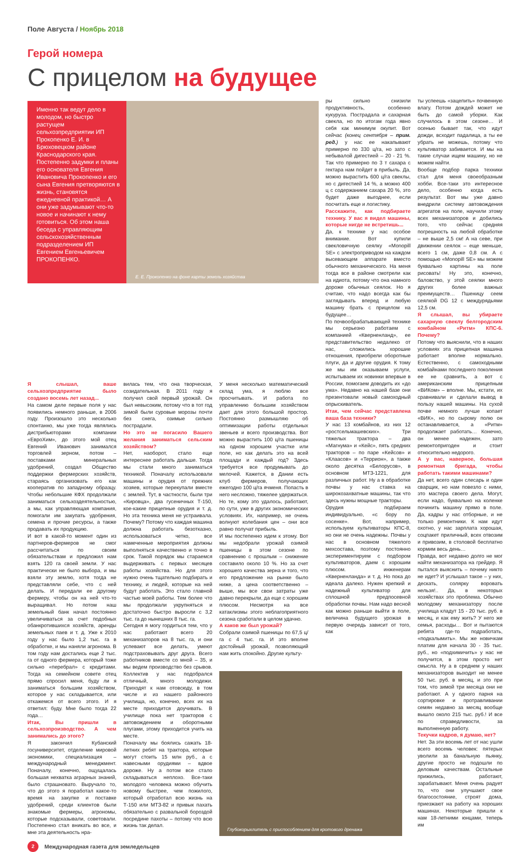Поле Августа / Ноябрь 2018
Герой номера
С прицелом на будущее
Именно так ведут дело в молодом, но быстро растущем сельхозпредприятии ИП Прокопенко Е. И. в Брюховецком районе Краснодарского края. Постепенно задумки и планы его основателя Евгения Ивановича Прокопенко и его сына Евгения претворяются в жизнь, становятся ежедневной практикой… А они уже задумывают что-то новое и начинают к нему готовиться. Об этом наша беседа с управляющим сельскохозяйственным подразделением ИП Евгением Евгеньевичем ПРОКОПЕНКО.
Е. Е. Прокопенко на фоне карты земель хозяйства
ры сильно снизили продуктивность, особенно кукуруза. Пострадала и сахарная свекла, но по итогам года явно себя как минимум окупит. Вот сейчас (конец сентября – прим. ред.) у нас ее накапывают примерно по 330 ц/га, но зато с небывалой дигестией – 20 - 21 %. Так что примерно по 3 т сахара с гектара нам пойдет в прибыль. Да, можно вырастить 600 ц/га свеклы, но с дигестией 14 %, а можно 400 ц с содержанием сахара 20 %, это будет даже выгоднее, если посчитать еще и логистику.
Расскажите, как подбираете технику. У вас я видел машины, которые нигде не встретишь...
Да, к технике у нас особое внимание. Вот купили свекловичную сеялку «Monopill SE» с электроприводом на каждом высевающем аппарате вместо обычного механического. На меня тогда все в районе смотрели как на идиота, потому что она намного дороже обычных сеялок. Но я считаю, что надо всегда как бы заглядывать вперед и любую машину брать с прицелом на будущее…
По почвообрабатывающей технике мы серьезно работаем с компанией «Кверненланд», ее представительство недалеко от нас, сложились хорошие отношения, приобрели оборотные плуги, да и другие орудия. К тому же мы им оказываем услуги, испытываем их новинки впервые в России, помогаем доводить их «до ума». Недавно на нашей базе они презентовали новый самоходный опрыскиватель.
Итак, чем сейчас представлена ваша база техники?
У нас 13 комбайнов, из них 12 «ростсельмашевских». Три тяжелых трактора – два «Магнума» и «Кейс», пять средних тракторов – по паре «Кейсов» и «Клаасов» и «Террион», а также около десятка «Белорусов», в основном МТЗ-1221, для различных работ. Ну а в обработке почвы у нас ставка на широкозахватные машины, так что здесь нужны мощные тракторы.
Орудия подбираем индивидуально, «с бору по сосенке». Вот, например, используем культиваторы КПС-8, но они не очень надежны. Почвы у нас в основном тяжелого мехсостава, поэтому постоянно экспериментируем с подбором культиваторов, даем с хорошим плюсом. инженерам «Кверненланда» и т. д. Но пока до идеала далеко. Нужен крепкий и надежный культиватор для сплошной предпосевной обработки почвы. Нам надо весной как можно раньше выйти в поле, величина будущего урожая в первую очередь зависит от того, как
ты успеешь «зацепить» почвенную влагу. Потом дождей может не быть до самой уборки. Как случилось в этом сезоне… И осенью бывает так, что идут дожди, всходит падалица, а ты ее убрать не можешь, потому что культиватор забивается. И мы на такие случаи ищем машину, но не можем найти.
Вообще подбор парка техники стал для меня своеобразным хобби. Все-таки это интересное дело, особенно когда есть результат. Вот мы уже давно внедрили систему автовождения агрегатов на поле, научили этому всех механизаторов и добились того, что сейчас средняя погрешность на любой обработке – не выше 2,5 см! А на севе, при движении сеялок – еще меньше, всего 1 см, даже 0,8 см. А с помощью «Monopill SE» мы можем буквально картины на поле рисовать! Ну это, конечно, баловство, у этой сеялки много других более важных преимуществ… Пшеницу сеем сеялкой DG 12 с междурядьями 12,5 см.
Я слышал, вы убираете сахарную свеклу белгородским комбайном «Ритм» КПС-6. Почему?
Потому что выяснили, что в наших условиях эта прицепная машина работает вполне нормально. Естественно, с самоходными комбайнами последнего поколения ее не сравнить, а вот с американским прицепным «ВИКом» – вполне. Мы, кстати, их сравнивали и сделали вывод в пользу нашей машины. На сухой почве немного лучше копает «ВИК», но по сырому полю он останавливается, а «Ритм» продолжает работать… Конечно, он менее надежен, зато ремонтопригоден и стоит относительно недорого.
А у вас, наверное, большая ремонтная бригада, чтобы работать такими машинами?
Да нет, всего один слесарь и один сварщик, но нам повезло с ними, это мастера своего дела. Могут, если надо, буквально на коленке починить машину прямо в поле. Да, кадры у нас отборные, и не только ремонтники. К нам идут охотно, у нас зарплата хорошая, соцпакет приличный, всех отвозим и привозим, в столовой бесплатно кормим весь день…
Правда, вот недавно долго не мог найти механизатора на грейдер. Я пытался выяснить – почему никто не идет? И услышал такое – у них, дескать, солярку воровать нельзя!.. Да, в некоторых хозяйствах это проблема. Обычно молодому механизатору после училища кладут 15 - 20 тыс. руб. в месяц, и как ему жить? У него же семья, расходы… Вот и пытаются ребята где-то подработать, «подкалымить». Мы же новичкам платим для начала 30 - 35 тыс. руб., но «подхимичить» у нас не получится, в этом просто нет смысла. Ну а в среднем у наших механизаторов выходит не менее 50 тыс. руб. в месяц, и это при том, что зимой три месяца они не работают. А у одного парня на сортировке и протравливании семян недавно за месяц вообще вышло около 215 тыс. руб.! И все по справедливости, за выполненную работу.
Текучки кадров, я думаю, нет?
Нет. За эти восемь лет от нас ушли всего восемь человек: пятерых уволили за банальную пьянку, другие просто не подошли по деловым качествам. Остальные прижились, работают, зарабатывают. Меня очень радует то, что они улучшают свое благосостояние, строят дома, приезжают на работу на хороших машинах. Некоторые пришли к нам 18-летними юнцами, теперь им
Я слышал, ваше сельхозпредприятие было создано восемь лет назад...
На самом деле первые поля у нас появились немного раньше, в 2006 году. Произошло это несколько спонтанно, мы уже тогда являлись дистрибьюторами компании «ЕвроХим», до этого мой отец Евгений Иванович занимался торговлей зерном, потом – поставками минеральных удобрений, создал Общество поддержки фермерских хозяйств, стараясь организовать его как кооператив по западному образцу. Чтобы небольшие КФХ продолжали заниматься сельхоздеятельностью, а мы, как управляющая компания, помогали им закупать удобрения, семена и прочие ресурсы, а также продавать их продукцию.
И вот в какой-то момент один из партнеров-фермеров не смог рассчитаться по своим обязательствам и предложил нам взять 120 га своей земли. У нас практически не было выбора, и мы взяли эту землю, хотя тогда не представляли себе, что с ней делать. И передали ее другому фермеру, чтобы он на ней что-то выращивал. Но потом наш земельный банк начал постоянно увеличиваться за счет подобных обанкротившихся хозяйств, аренды земельных паев и т. д. Уже к 2010 году у нас было 1,2 тыс. га в обработке, и мы наняли агронома. В том году нам достались еще 2 тыс. га от одного фермера, который тоже сильно «перебрал» с кредитами. Тогда на семейном совете отец прямо спросил меня, буду ли я заниматься большим хозяйством, которое у нас складывается, или откажемся от всего этого. И я ответил: буду. Мне было тогда 22 года…
Итак, Вы пришли в сельхозпроизводство. А чем занимались до этого?
Я закончил Кубанский госуниверситет, отделение мировой экономики, специализация – международный менеджмент. Поначалу, конечно, ощущалась большая нехватка аграрных знаний, было страшновато. Выручало то, что до этого я поработал какое-то время на закупке и поставке удобрений, среди клиентов были знакомые фермеры, агрономы, которые подсказывали, советовали. Постепенно стал вникать во все, и мне эта деятельность нра-
вилась тем, что она творческая, созидательная. В 2011 году я получил свой первый урожай. Он был невысоким, потому что в тот год зимой были суровые морозы почти без снега, озимые сильно пострадали.
Но это не погасило Вашего желания заниматься сельским хозяйством?
Нет, наоборот, стало еще интереснее работать дальше. Тогда мы стали много заниматься техникой. Поначалу использовали машины и орудия от прежних хозяев, которые перекупали вместе с землей. Тут, в частности, были три «Кировца», два гусеничных Т-150, кое-какие прицепные орудия и т. д. Но эта техника меня не устраивала. Почему? Потому что каждая машина должна работать безотказно, использоваться четко, все намеченные мероприятия должны выполняться качественно и точно в срок. Такой порядок мы стараемся выдерживать с первых месяцев работы хозяйства. Но для этого нужно очень тщательно подбирать и технику, и людей, которые на ней будут работать. Это стало главной частью моей работы. Тем более что мы продолжали укрупняться и достаточно быстро выросли с 3,2 тыс. га до нынешних 8 тыс. га.
Сегодня я могу гордиться тем, что у нас работают всего 20 механизаторов на 8 тыс. га, и они успевают все делать, умеют подстраховывать друг друга. Всего работников вместе со мной – 35, и мы ведем производство без срывов. Коллектив у нас подобрался отличный, много молодежи. Приходят к нам отовсюду, в том числе и из нашего районного училища, но, конечно, всех их на месте приходится доучивать. В училище пока нет тракторов с автовождением и оборотными плугами, этому приходится учить на месте.
Поначалу мы боялись сажать 18-летних ребят на трактора, которые могут стоить 15 млн руб., а с навесными орудиями – вдвое дороже. Ну а потом все стало складываться неплохо. Все-таки молодого человека можно обучить новому быстрее, чем пожилого, который отработал всю жизнь на Т-150 или МТЗ-82 и привык пахать обязательно с развальной бороздой посредине пахоты – потому что всю жизнь так делал.
У меня несколько математический склад ума, я люблю все просчитывать. И работа по управлению большим хозяйством дает для этого большой простор. Постоянно размышляю об оптимизации работы отдельных звеньев и всего производства. Вот можно вырастить 100 ц/га пшеницы на одном хорошем участке или поле, но как делать это на всей площади и каждый год? Здесь требуется все продумывать до мелочей. Кажется, в Дании есть клуб фермеров, получающих ежегодно 100 ц/га ячменя. Попасть в него несложно, тяжелее удержаться. Но те, кому это удалось, работают, по сути, уже в других экономических условиях. Их, например, не очень волнуют колебания цен – они все равно получат прибыль.
И мы постепенно идем к этому. Вот мы недобрали урожай озимой пшеницы в этом сезоне по сравнению с прошлым – снижение составило около 10 %. Но за счет хорошего качества зерна и того, что его предложение на рынке было ниже, а цена соответственно – выше, мы все свои затраты уже давно перекрыли, да еще с хорошим плюсом. Несмотря на все катаклизмы этого неблагоприятного сезона сработали в целом удачно.
А каков же был урожай?
Собрали озимой пшеницы по 67,5 ц/га с 4 тыс. га. И это вполне достойный урожай, позволяющий нам жить спокойно. Другие культу-
Глубокорыхлитель с приспособлением для кротового дренажа
2
Международная газета для земледельцев